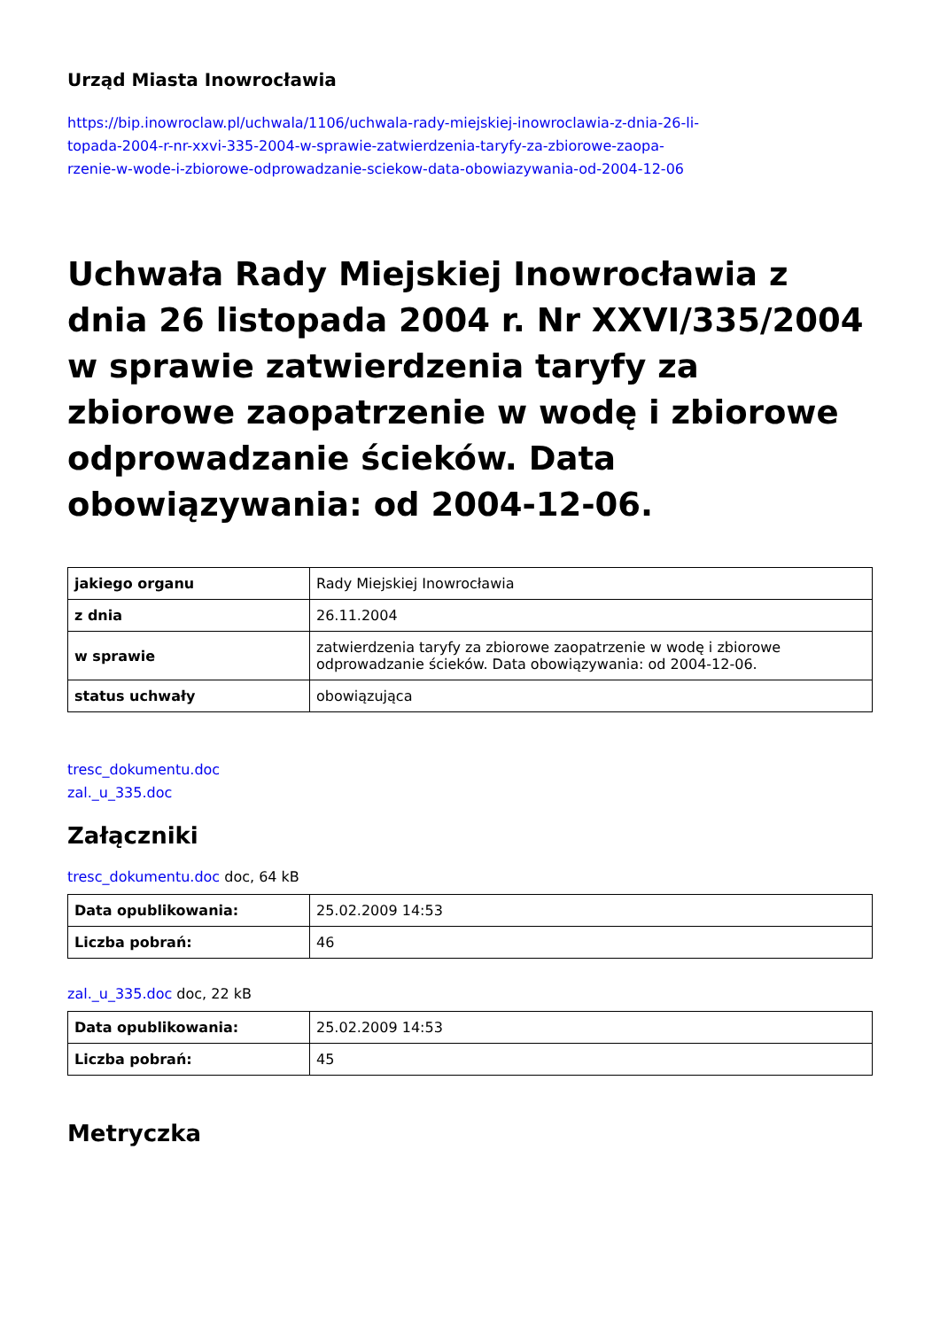Urząd Miasta Inowrocławia
https://bip.inowroclaw.pl/uchwala/1106/uchwala-rady-miejskiej-inowroclawia-z-dnia-26-li-
topada-2004-r-nr-xxvi-335-2004-w-sprawie-zatwierdzenia-taryfy-za-zbiorowe-zaopa-
rzenie-w-wode-i-zbiorowe-odprowadzanie-sciekow-data-obowiazywania-od-2004-12-06
Uchwała Rady Miejskiej Inowrocławia z dnia 26 listopada 2004 r. Nr XXVI/335/2004 w sprawie zatwierdzenia taryfy za zbiorowe zaopatrzenie w wodę i zbiorowe odprowadzanie ścieków. Data obowiązywania: od 2004-12-06.
| jakiego organu | Rady Miejskiej Inowrocławia |
| z dnia | 26.11.2004 |
| w sprawie | zatwierdzenia taryfy za zbiorowe zaopatrzenie w wodę i zbiorowe odprowadzanie ścieków. Data obowiązywania: od 2004-12-06. |
| status uchwały | obowiązująca |
tresc_dokumentu.doc
zal._u_335.doc
Załączniki
tresc_dokumentu.doc doc, 64 kB
| Data opublikowania: | 25.02.2009 14:53 |
| Liczba pobrań: | 46 |
zal._u_335.doc doc, 22 kB
| Data opublikowania: | 25.02.2009 14:53 |
| Liczba pobrań: | 45 |
Metryczka